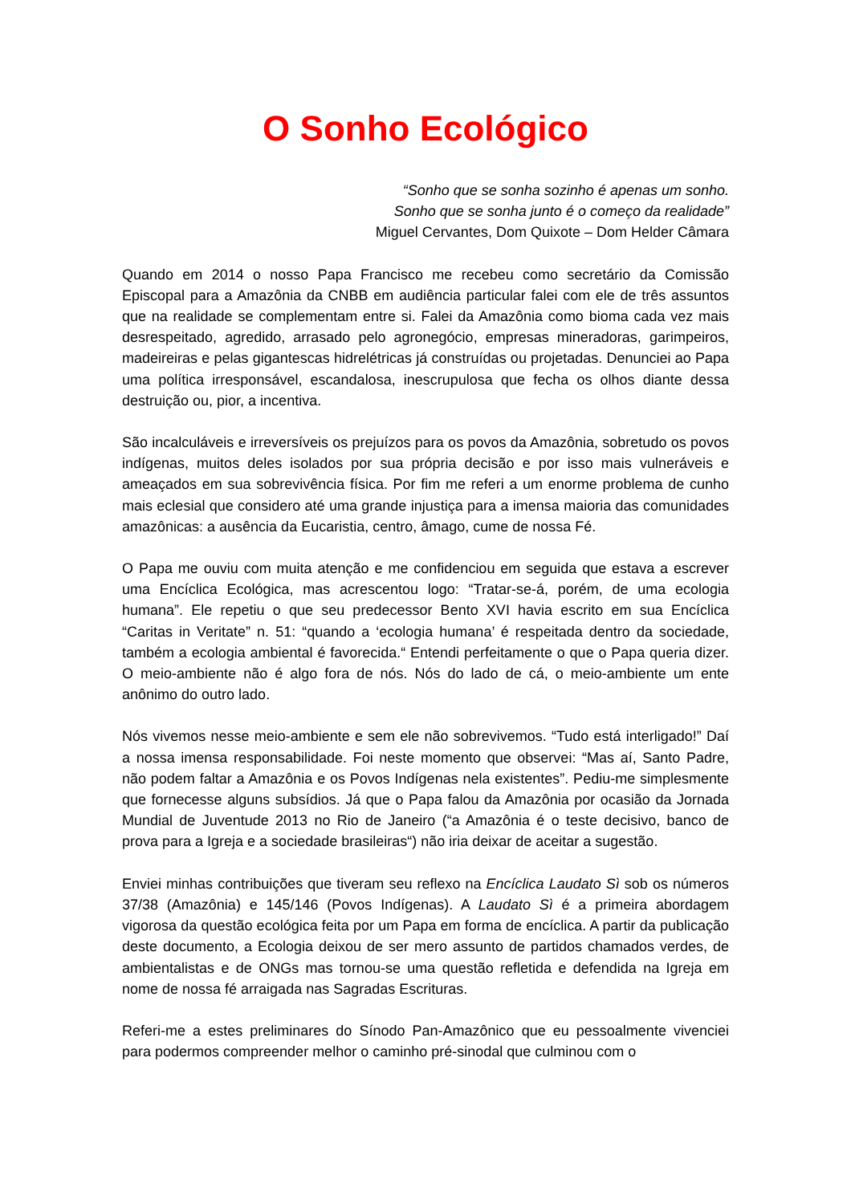O Sonho Ecológico
“Sonho que se sonha sozinho é apenas um sonho.
Sonho que se sonha junto é o começo da realidade”
Miguel Cervantes, Dom Quixote – Dom Helder Câmara
Quando em 2014 o nosso Papa Francisco me recebeu como secretário da Comissão Episcopal para a Amazônia da CNBB em audiência particular falei com ele de três assuntos que na realidade se complementam entre si. Falei da Amazônia como bioma cada vez mais desrespeitado, agredido, arrasado pelo agronegócio, empresas mineradoras, garimpeiros, madeireiras e pelas gigantescas hidrelétricas já construídas ou projetadas. Denunciei ao Papa uma política irresponsável, escandalosa, inescrupulosa que fecha os olhos diante dessa destruição ou, pior, a incentiva.
São incalculáveis e irreversíveis os prejuízos para os povos da Amazônia, sobretudo os povos indígenas, muitos deles isolados por sua própria decisão e por isso mais vulneráveis e ameaçados em sua sobrevivência física. Por fim me referi a um enorme problema de cunho mais eclesial que considero até uma grande injustiça para a imensa maioria das comunidades amazônicas: a ausência da Eucaristia, centro, âmago, cume de nossa Fé.
O Papa me ouviu com muita atenção e me confidenciou em seguida que estava a escrever uma Encíclica Ecológica, mas acrescentou logo: “Tratar-se-á, porém, de uma ecologia humana”. Ele repetiu o que seu predecessor Bento XVI havia escrito em sua Encíclica “Caritas in Veritate” n. 51: “quando a ‘ecologia humana’ é respeitada dentro da sociedade, também a ecologia ambiental é favorecida.“ Entendi perfeitamente o que o Papa queria dizer. O meio-ambiente não é algo fora de nós. Nós do lado de cá, o meio-ambiente um ente anônimo do outro lado.
Nós vivemos nesse meio-ambiente e sem ele não sobrevivemos. “Tudo está interligado!” Daí a nossa imensa responsabilidade. Foi neste momento que observei: “Mas aí, Santo Padre, não podem faltar a Amazônia e os Povos Indígenas nela existentes”. Pediu-me simplesmente que fornecesse alguns subsídios. Já que o Papa falou da Amazônia por ocasião da Jornada Mundial de Juventude 2013 no Rio de Janeiro (“a Amazônia é o teste decisivo, banco de prova para a Igreja e a sociedade brasileiras“) não iria deixar de aceitar a sugestão.
Enviei minhas contribuições que tiveram seu reflexo na Encíclica Laudato Sì sob os números 37/38 (Amazônia) e 145/146 (Povos Indígenas). A Laudato Sì é a primeira abordagem vigorosa da questão ecológica feita por um Papa em forma de encíclica. A partir da publicação deste documento, a Ecologia deixou de ser mero assunto de partidos chamados verdes, de ambientalistas e de ONGs mas tornou-se uma questão refletida e defendida na Igreja em nome de nossa fé arraigada nas Sagradas Escrituras.
Referi-me a estes preliminares do Sínodo Pan-Amazônico que eu pessoalmente vivenciei para podermos compreender melhor o caminho pré-sinodal que culminou com o